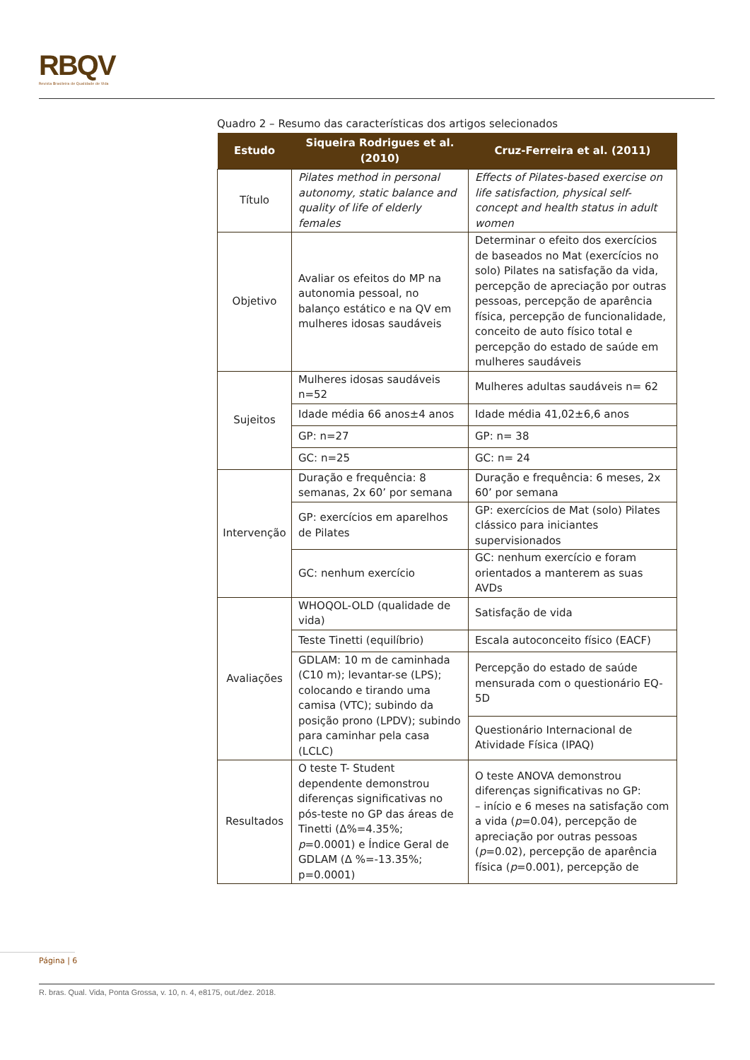RBQV
Revista Brasileira de Qualidade de Vida
Quadro 2 – Resumo das características dos artigos selecionados
| Estudo | Siqueira Rodrigues et al. (2010) | Cruz-Ferreira et al. (2011) |
| --- | --- | --- |
| Título | Pilates method in personal autonomy, static balance and quality of life of elderly females | Effects of Pilates-based exercise on life satisfaction, physical self-concept and health status in adult women |
| Objetivo | Avaliar os efeitos do MP na autonomia pessoal, no balanço estático e na QV em mulheres idosas saudáveis | Determinar o efeito dos exercícios de baseados no Mat (exercícios no solo) Pilates na satisfação da vida, percepção de apreciação por outras pessoas, percepção de aparência física, percepção de funcionalidade, conceito de auto físico total e percepção do estado de saúde em mulheres saudáveis |
| Sujeitos | Mulheres idosas saudáveis n=52 | Mulheres adultas saudáveis n= 62 |
| | Idade média 66 anos±4 anos | Idade média 41,02±6,6 anos |
| | GP: n=27 | GP: n= 38 |
| | GC: n=25 | GC: n= 24 |
| Intervenção | Duração e frequência: 8 semanas, 2x 60’ por semana | Duração e frequência: 6 meses, 2x 60’ por semana |
| | GP: exercícios em aparelhos de Pilates | GP: exercícios de Mat (solo) Pilates clássico para iniciantes supervisionados |
| | GC: nenhum exercício | GC: nenhum exercício e foram orientados a manterem as suas AVDs |
| Avaliações | WHOQOL-OLD (qualidade de vida) | Satisfação de vida |
| | Teste Tinetti (equilíbrio) | Escala autoconceito físico (EACF) |
| | GDLAM: 10 m de caminhada (C10 m); levantar-se (LPS); colocando e tirando uma camisa (VTC); subindo da posição prono (LPDV); subindo para caminhar pela casa (LCLC) | Percepção do estado de saúde mensurada com o questionário EQ-5D |
| | | Questionário Internacional de Atividade Física (IPAQ) |
| Resultados | O teste T- Student dependente demonstrou diferenças significativas no pós-teste no GP das áreas de Tinetti (Δ%=4.35%; p =0.0001) e Índice Geral de GDLAM (Δ %=-13.35%; p=0.0001) | O teste ANOVA demonstrou diferenças significativas no GP: – início e 6 meses na satisfação com a vida ( p =0.04), percepção de apreciação por outras pessoas ( p =0.02), percepção de aparência física ( p =0.001), percepção de |
Página | 6
R. bras. Qual. Vida, Ponta Grossa, v. 10, n. 4, e8175, out./dez. 2018.